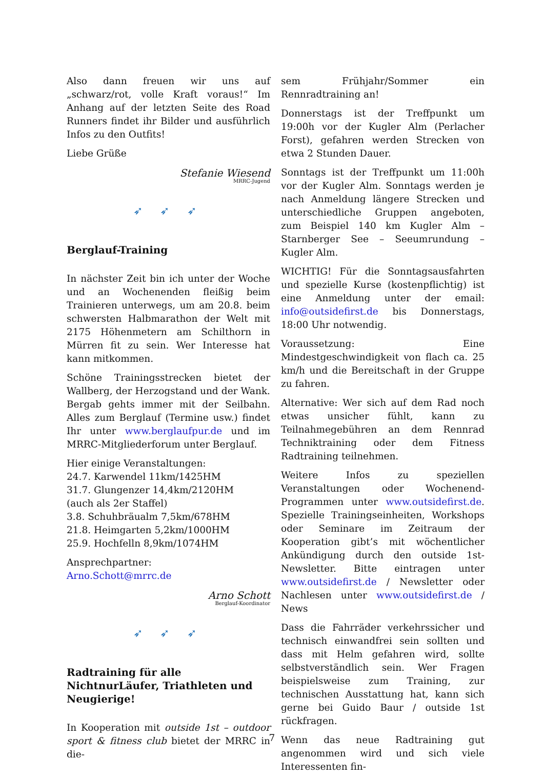Also dann freuen wir uns auf „schwarz/rot, volle Kraft voraus!“ Im Anhang auf der letzten Seite des Road Runners findet ihr Bilder und ausführlich Infos zu den Outfits!
Liebe Grüße
Stefanie Wiesend
MRRC-Jugend
➶ ➶ ➶
Berglauf-Training
In nächster Zeit bin ich unter der Woche und an Wochenenden fleißig beim Trainieren unterwegs, um am 20.8. beim schwersten Halbmarathon der Welt mit 2175 Höhenmetern am Schilthorn in Mürren fit zu sein. Wer Interesse hat kann mitkommen.
Schöne Trainingsstrecken bietet der Wallberg, der Herzogstand und der Wank. Bergab gehts immer mit der Seilbahn. Alles zum Berglauf (Termine usw.) findet Ihr unter www.berglaufpur.de und im MRRC-Mitgliederforum unter Berglauf.
Hier einige Veranstaltungen:
24.7. Karwendel 11km/1425HM
31.7. Glungenzer 14,4km/2120HM
(auch als 2er Staffel)
3.8. Schuhbräualm 7,5km/678HM
21.8. Heimgarten 5,2km/1000HM
25.9. Hochfelln 8,9km/1074HM
Ansprechpartner:
Arno.Schott@mrrc.de
Arno Schott
Berglauf-Koordinator
➶ ➶ ➶
Radtraining für alle NichtnurLäufer, Triathleten und Neugierige!
In Kooperation mit outside 1st – outdoor sport & fitness club bietet der MRRC in die-
sem Frühjahr/Sommer ein Rennradtraining an!
Donnerstags ist der Treffpunkt um 19:00h vor der Kugler Alm (Perlacher Forst), gefahren werden Strecken von etwa 2 Stunden Dauer.
Sonntags ist der Treffpunkt um 11:00h vor der Kugler Alm. Sonntags werden je nach Anmeldung längere Strecken und unterschiedliche Gruppen angeboten, zum Beispiel 140 km Kugler Alm – Starnberger See – Seeumrundung – Kugler Alm.
WICHTIG! Für die Sonntagsausfahrten und spezielle Kurse (kostenpflichtig) ist eine Anmeldung unter der email: info@outsidefirst.de bis Donnerstags, 18:00 Uhr notwendig.
Voraussetzung: Eine Mindestgeschwindigkeit von flach ca. 25 km/h und die Bereitschaft in der Gruppe zu fahren.
Alternative: Wer sich auf dem Rad noch etwas unsicher fühlt, kann zu Teilnahmegebühren an dem Rennrad Techniktraining oder dem Fitness Radtraining teilnehmen.
Weitere Infos zu speziellen Veranstaltungen oder Wochenend-Programmen unter www.outsidefirst.de. Spezielle Trainingseinheiten, Workshops oder Seminare im Zeitraum der Kooperation gibt’s mit wöchentlicher Ankündigung durch den outside 1st-Newsletter. Bitte eintragen unter www.outsidefirst.de / Newsletter oder Nachlesen unter www.outsidefirst.de / News
Dass die Fahrräder verkehrssicher und technisch einwandfrei sein sollten und dass mit Helm gefahren wird, sollte selbstverständlich sein. Wer Fragen beispielsweise zum Training, zur technischen Ausstattung hat, kann sich gerne bei Guido Baur / outside 1st rückfragen.
Wenn das neue Radtraining gut angenommen wird und sich viele Interessenten fin-
7